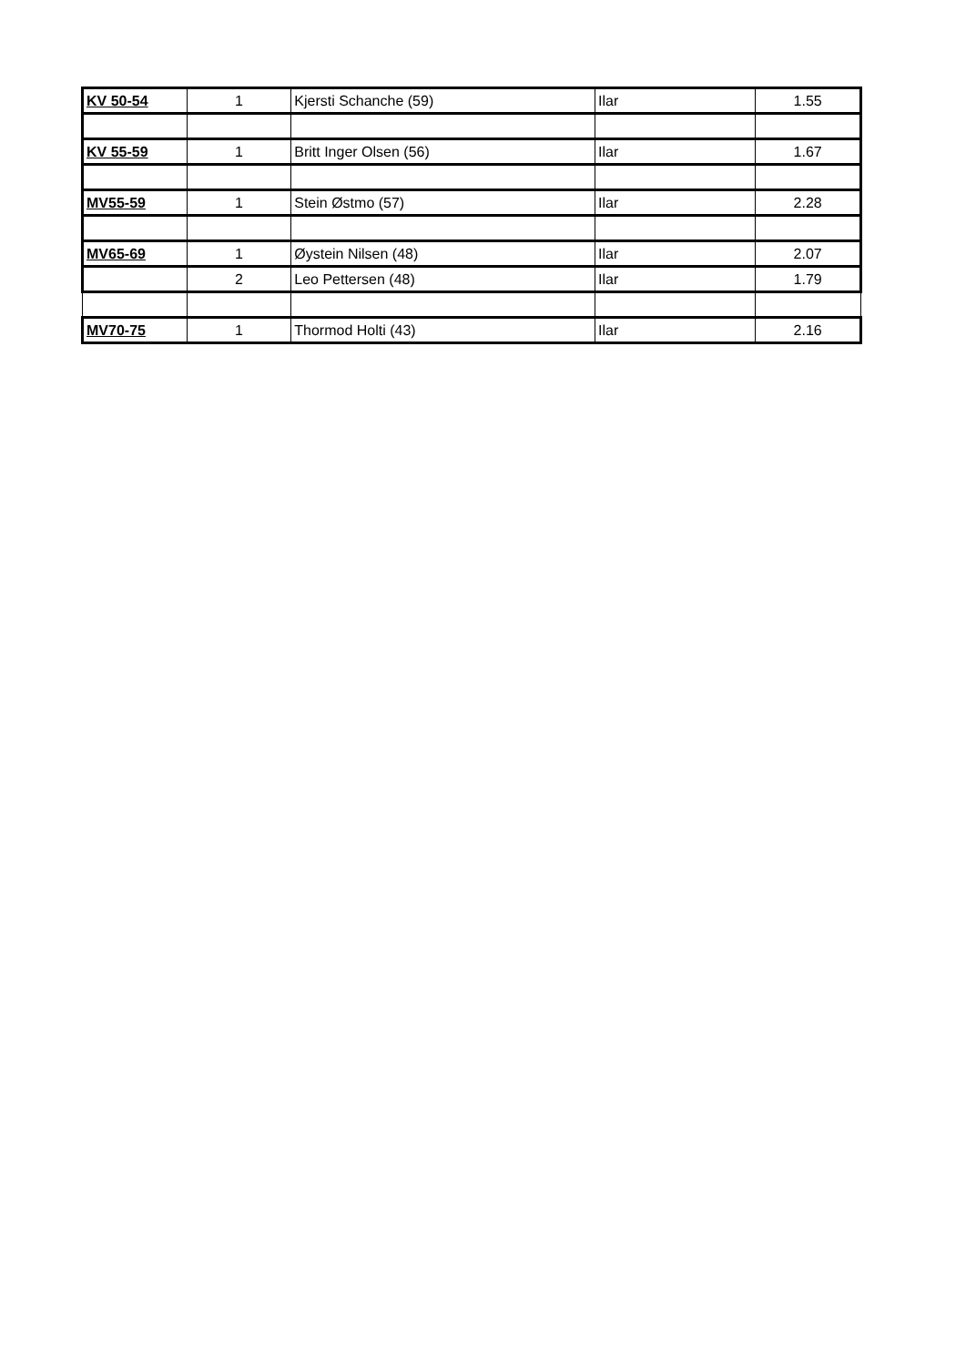| KV 50-54 | 1 | Kjersti Schanche (59) | Ilar | 1.55 |
| KV 55-59 | 1 | Britt Inger Olsen (56) | Ilar | 1.67 |
| MV55-59 | 1 | Stein Østmo (57) | Ilar | 2.28 |
| MV65-69 | 1 | Øystein Nilsen (48) | Ilar | 2.07 |
| | 2 | Leo Pettersen (48) | Ilar | 1.79 |
| MV70-75 | 1 | Thormod Holti (43) | Ilar | 2.16 |